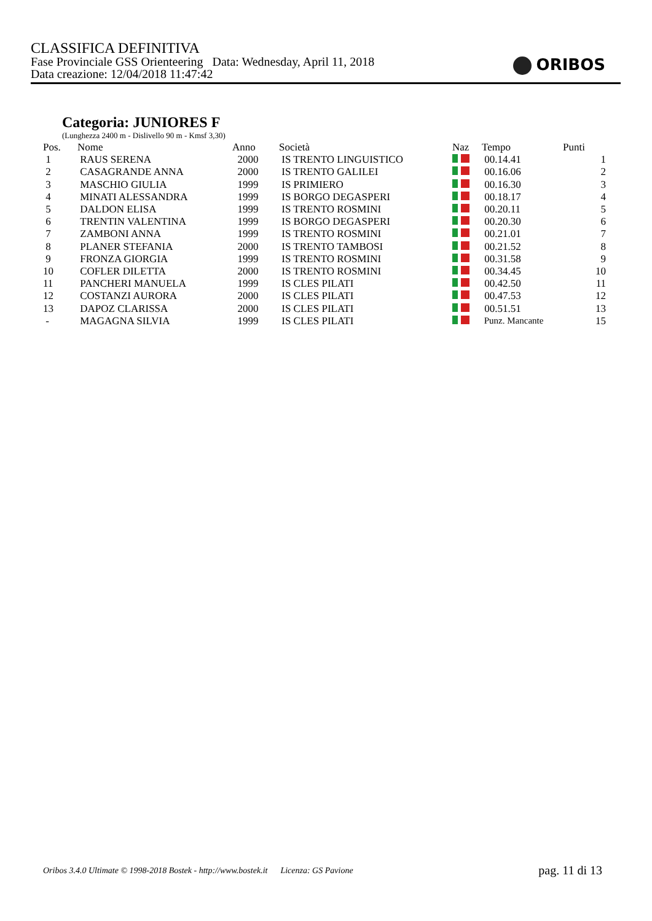CLASSIFICA DEFINITIVA
Fase Provinciale GSS Orienteering Data: Wednesday, April 11, 2018
Data creazione: 12/04/2018 11:47:42
ORIBOS
Categoria: JUNIORES F
(Lunghezza 2400 m - Dislivello 90 m - Kmsf 3,30)
| Pos. | Nome | Anno | Società | Naz | Tempo | Punti |
| --- | --- | --- | --- | --- | --- | --- |
| 1 | RAUS SERENA | 2000 | IS TRENTO LINGUISTICO | | 00.14.41 | 1 |
| 2 | CASAGRANDE ANNA | 2000 | IS TRENTO GALILEI | | 00.16.06 | 2 |
| 3 | MASCHIO GIULIA | 1999 | IS PRIMIERO | | 00.16.30 | 3 |
| 4 | MINATI ALESSANDRA | 1999 | IS BORGO DEGASPERI | | 00.18.17 | 4 |
| 5 | DALDON ELISA | 1999 | IS TRENTO ROSMINI | | 00.20.11 | 5 |
| 6 | TRENTIN VALENTINA | 1999 | IS BORGO DEGASPERI | | 00.20.30 | 6 |
| 7 | ZAMBONI ANNA | 1999 | IS TRENTO ROSMINI | | 00.21.01 | 7 |
| 8 | PLANER STEFANIA | 2000 | IS TRENTO TAMBOSI | | 00.21.52 | 8 |
| 9 | FRONZA GIORGIA | 1999 | IS TRENTO ROSMINI | | 00.31.58 | 9 |
| 10 | COFLER DILETTA | 2000 | IS TRENTO ROSMINI | | 00.34.45 | 10 |
| 11 | PANCHERI MANUELA | 1999 | IS CLES PILATI | | 00.42.50 | 11 |
| 12 | COSTANZI AURORA | 2000 | IS CLES PILATI | | 00.47.53 | 12 |
| 13 | DAPOZ CLARISSA | 2000 | IS CLES PILATI | | 00.51.51 | 13 |
| - | MAGAGNA SILVIA | 1999 | IS CLES PILATI | | Punz. Mancante | 15 |
Oribos 3.4.0 Ultimate © 1998-2018 Bostek - http://www.bostek.it Licenza: GS Pavione pag. 11 di 13